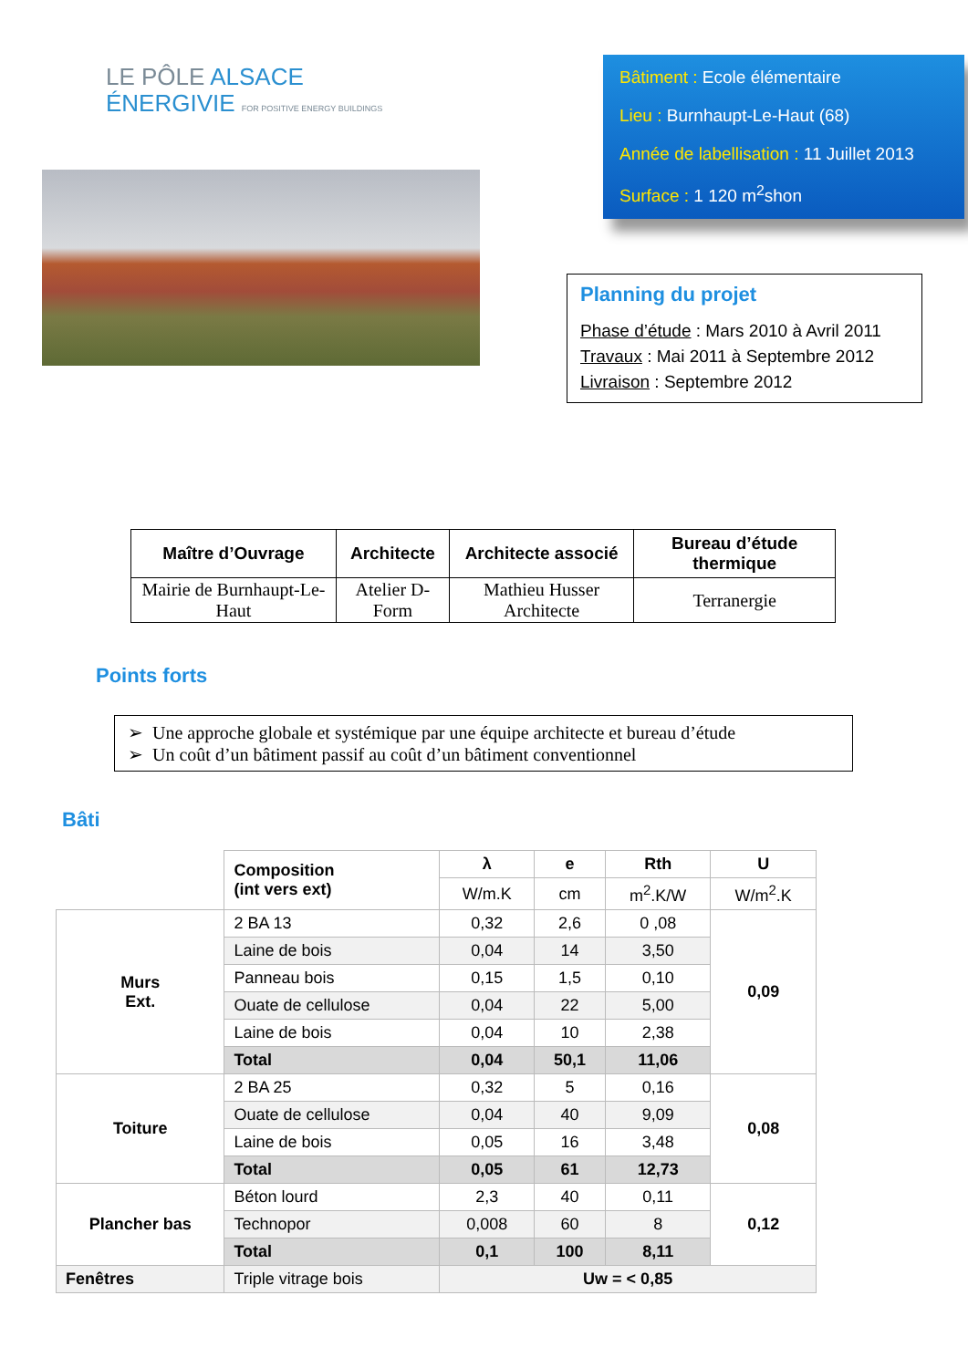LE PÔLE ALSACE
ÉNERGIVIE FOR POSITIVE ENERGY BUILDINGS
Bâtiment : Ecole élémentaire
Lieu : Burnhaupt-Le-Haut (68)
Année de labellisation : 11 Juillet 2013
Surface : 1 120 m<sup>2</sup>shon
Planning du projet
Phase d’étude : Mars 2010 à Avril 2011
Travaux : Mai 2011 à Septembre 2012
Livraison : Septembre 2012
| Maître d’Ouvrage | Architecte | Architecte associé | Bureau d’étude thermique |
| --- | --- | --- | --- |
| Mairie de Burnhaupt-Le-Haut | Atelier D-Form | Mathieu Husser Architecte | Terranergie |
Points forts
➢ Une approche globale et systémique par une équipe architecte et bureau d’étude
➢ Un coût d’un bâtiment passif au coût d’un bâtiment conventionnel
Bâti
| | Composition (int vers ext) | λ | e | Rth | U |
| | | W/m.K | cm | m<sup>2</sup>.K/W | W/m<sup>2</sup>.K |
| Murs Ext. | 2 BA 13 | 0,32 | 2,6 | 0 ,08 | 0,09 |
| | Laine de bois | 0,04 | 14 | 3,50 | |
| | Panneau bois | 0,15 | 1,5 | 0,10 | |
| | Ouate de cellulose | 0,04 | 22 | 5,00 | |
| | Laine de bois | 0,04 | 10 | 2,38 | |
| | Total | 0,04 | 50,1 | 11,06 | |
| Toiture | 2 BA 25 | 0,32 | 5 | 0,16 | 0,08 |
| | Ouate de cellulose | 0,04 | 40 | 9,09 | |
| | Laine de bois | 0,05 | 16 | 3,48 | |
| | Total | 0,05 | 61 | 12,73 | |
| Plancher bas | Béton lourd | 2,3 | 40 | 0,11 | 0,12 |
| | Technopor | 0,008 | 60 | 8 | |
| | Total | 0,1 | 100 | 8,11 | |
| Fenêtres | Triple vitrage bois | Uw = < 0,85 | | | |